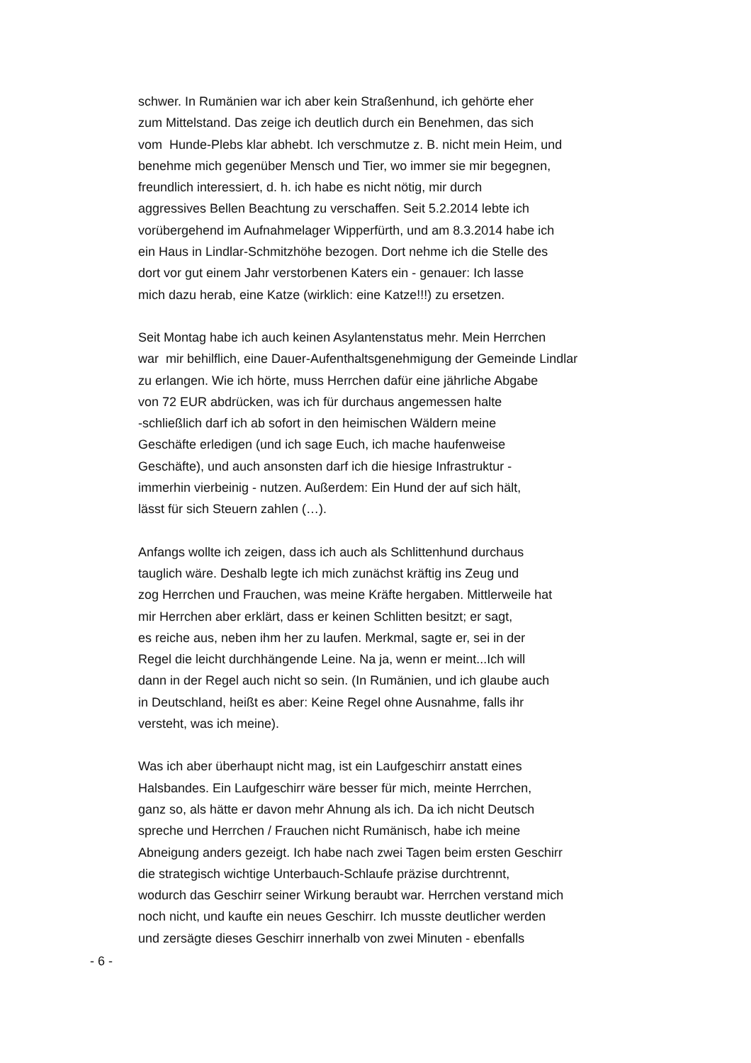schwer. In Rumänien war ich aber kein Straßenhund, ich gehörte eher
zum Mittelstand. Das zeige ich deutlich durch ein Benehmen, das sich
vom Hunde-Plebs klar abhebt. Ich verschmutze z. B. nicht mein Heim, und
benehme mich gegenüber Mensch und Tier, wo immer sie mir begegnen,
freundlich interessiert, d. h. ich habe es nicht nötig, mir durch
aggressives Bellen Beachtung zu verschaffen. Seit 5.2.2014 lebte ich
vorübergehend im Aufnahmelager Wipperfürth, und am 8.3.2014 habe ich
ein Haus in Lindlar-Schmitzhöhe bezogen. Dort nehme ich die Stelle des
dort vor gut einem Jahr verstorbenen Katers ein - genauer: Ich lasse
mich dazu herab, eine Katze (wirklich: eine Katze!!!) zu ersetzen.
Seit Montag habe ich auch keinen Asylantenstatus mehr. Mein Herrchen
war mir behilflich, eine Dauer-Aufenthaltsgenehmigung der Gemeinde Lindlar
zu erlangen. Wie ich hörte, muss Herrchen dafür eine jährliche Abgabe
von 72 EUR abdrücken, was ich für durchaus angemessen halte
-schließlich darf ich ab sofort in den heimischen Wäldern meine
Geschäfte erledigen (und ich sage Euch, ich mache haufenweise
Geschäfte), und auch ansonsten darf ich die hiesige Infrastruktur -
immerhin vierbeinig - nutzen. Außerdem: Ein Hund der auf sich hält,
lässt für sich Steuern zahlen (…).
Anfangs wollte ich zeigen, dass ich auch als Schlittenhund durchaus
tauglich wäre. Deshalb legte ich mich zunächst kräftig ins Zeug und
zog Herrchen und Frauchen, was meine Kräfte hergaben. Mittlerweile hat
mir Herrchen aber erklärt, dass er keinen Schlitten besitzt; er sagt,
es reiche aus, neben ihm her zu laufen. Merkmal, sagte er, sei in der
Regel die leicht durchhängende Leine. Na ja, wenn er meint...Ich will
dann in der Regel auch nicht so sein. (In Rumänien, und ich glaube auch
in Deutschland, heißt es aber: Keine Regel ohne Ausnahme, falls ihr
versteht, was ich meine).
Was ich aber überhaupt nicht mag, ist ein Laufgeschirr anstatt eines
Halsbandes. Ein Laufgeschirr wäre besser für mich, meinte Herrchen,
ganz so, als hätte er davon mehr Ahnung als ich. Da ich nicht Deutsch
spreche und Herrchen / Frauchen nicht Rumänisch, habe ich meine
Abneigung anders gezeigt. Ich habe nach zwei Tagen beim ersten Geschirr
die strategisch wichtige Unterbauch-Schlaufe präzise durchtrennt,
wodurch das Geschirr seiner Wirkung beraubt war. Herrchen verstand mich
noch nicht, und kaufte ein neues Geschirr. Ich musste deutlicher werden
und zersägte dieses Geschirr innerhalb von zwei Minuten - ebenfalls
- 6 -